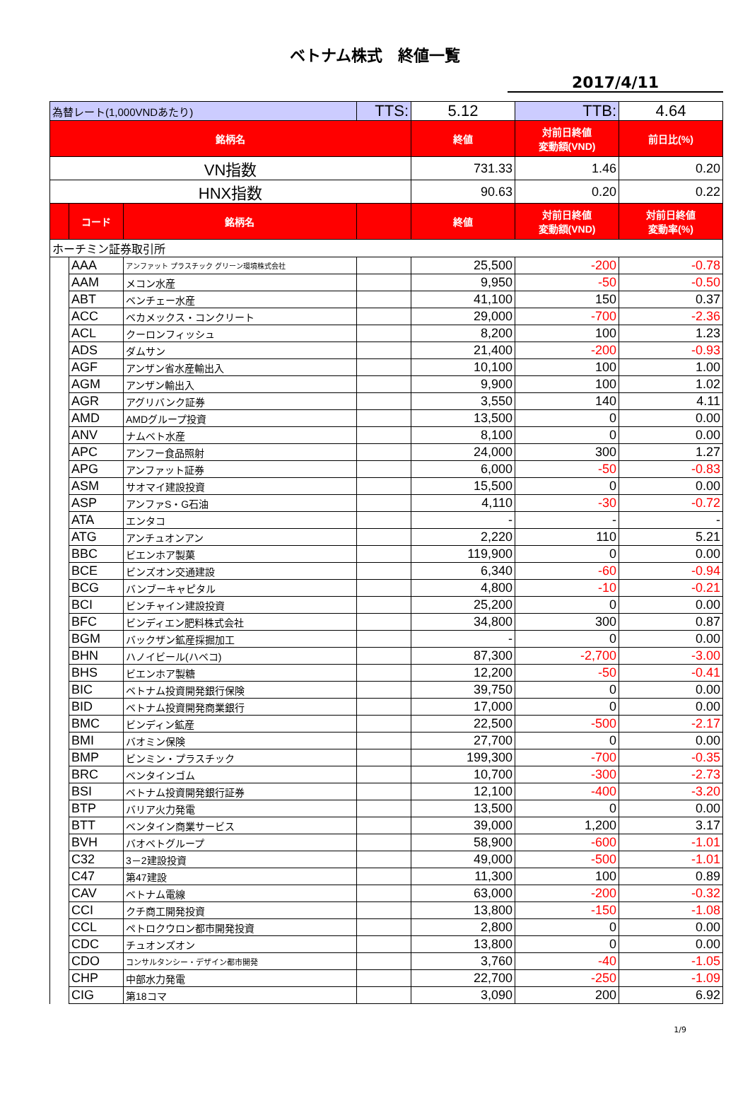ベトナム株式　終値一覧
2017/4/11
| 為替レート(1,000VNDあたり) | | | TTS: | 5.12 | TTB: | 4.64 |
| 銘柄名 | | | | 終値 | 対前日終値 変動額(VND) | 前日比(%) |
| VN指数 | | | | 731.33 | 1.46 | 0.20 |
| HNX指数 | | | | 90.63 | 0.20 | 0.22 |
| | コード | 銘柄名 | | 終値 | 対前日終値 変動額(VND) | 対前日終値 変動率(%) |
| ホーチミン証券取引所 | | | | | | |
| | AAA | アンファット プラスチック グリーン環境株式会社 | | 25,500 | -200 | -0.78 |
| | AAM | メコン水産 | | 9,950 | -50 | -0.50 |
| | ABT | ベンチェー水産 | | 41,100 | 150 | 0.37 |
| | ACC | ベカメックス・コンクリート | | 29,000 | -700 | -2.36 |
| | ACL | クーロンフィッシュ | | 8,200 | 100 | 1.23 |
| | ADS | ダムサン | | 21,400 | -200 | -0.93 |
| | AGF | アンザン省水産輸出入 | | 10,100 | 100 | 1.00 |
| | AGM | アンザン輸出入 | | 9,900 | 100 | 1.02 |
| | AGR | アグリバンク証券 | | 3,550 | 140 | 4.11 |
| | AMD | AMDグループ投資 | | 13,500 | 0 | 0.00 |
| | ANV | ナムベト水産 | | 8,100 | 0 | 0.00 |
| | APC | アンフー食品照射 | | 24,000 | 300 | 1.27 |
| | APG | アンファット証券 | | 6,000 | -50 | -0.83 |
| | ASM | サオマイ建設投資 | | 15,500 | 0 | 0.00 |
| | ASP | アンファS・G石油 | | 4,110 | -30 | -0.72 |
| | ATA | エンタコ | | - | - | - |
| | ATG | アンチュオンアン | | 2,220 | 110 | 5.21 |
| | BBC | ビエンホア製菓 | | 119,900 | 0 | 0.00 |
| | BCE | ビンズオン交通建設 | | 6,340 | -60 | -0.94 |
| | BCG | バンブーキャピタル | | 4,800 | -10 | -0.21 |
| | BCI | ビンチャイン建設投資 | | 25,200 | 0 | 0.00 |
| | BFC | ビンディエン肥料株式会社 | | 34,800 | 300 | 0.87 |
| | BGM | バックザン鉱産採掘加工 | | - | 0 | 0.00 |
| | BHN | ハノイビール(ハベコ) | | 87,300 | -2,700 | -3.00 |
| | BHS | ビエンホア製糖 | | 12,200 | -50 | -0.41 |
| | BIC | ベトナム投資開発銀行保険 | | 39,750 | 0 | 0.00 |
| | BID | ベトナム投資開発商業銀行 | | 17,000 | 0 | 0.00 |
| | BMC | ビンディン鉱産 | | 22,500 | -500 | -2.17 |
| | BMI | バオミン保険 | | 27,700 | 0 | 0.00 |
| | BMP | ビンミン・プラスチック | | 199,300 | -700 | -0.35 |
| | BRC | ベンタインゴム | | 10,700 | -300 | -2.73 |
| | BSI | ベトナム投資開発銀行証券 | | 12,100 | -400 | -3.20 |
| | BTP | バリア火力発電 | | 13,500 | 0 | 0.00 |
| | BTT | ベンタイン商業サービス | | 39,000 | 1,200 | 3.17 |
| | BVH | バオベトグループ | | 58,900 | -600 | -1.01 |
| | C32 | 3－2建設投資 | | 49,000 | -500 | -1.01 |
| | C47 | 第47建設 | | 11,300 | 100 | 0.89 |
| | CAV | ベトナム電線 | | 63,000 | -200 | -0.32 |
| | CCI | クチ商工開発投資 | | 13,800 | -150 | -1.08 |
| | CCL | ペトロクウロン都市開発投資 | | 2,800 | 0 | 0.00 |
| | CDC | チュオンズオン | | 13,800 | 0 | 0.00 |
| | CDO | コンサルタンシー・デザイン都市開発 | | 3,760 | -40 | -1.05 |
| | CHP | 中部水力発電 | | 22,700 | -250 | -1.09 |
| | CIG | 第18コマ | | 3,090 | 200 | 6.92 |
1/9